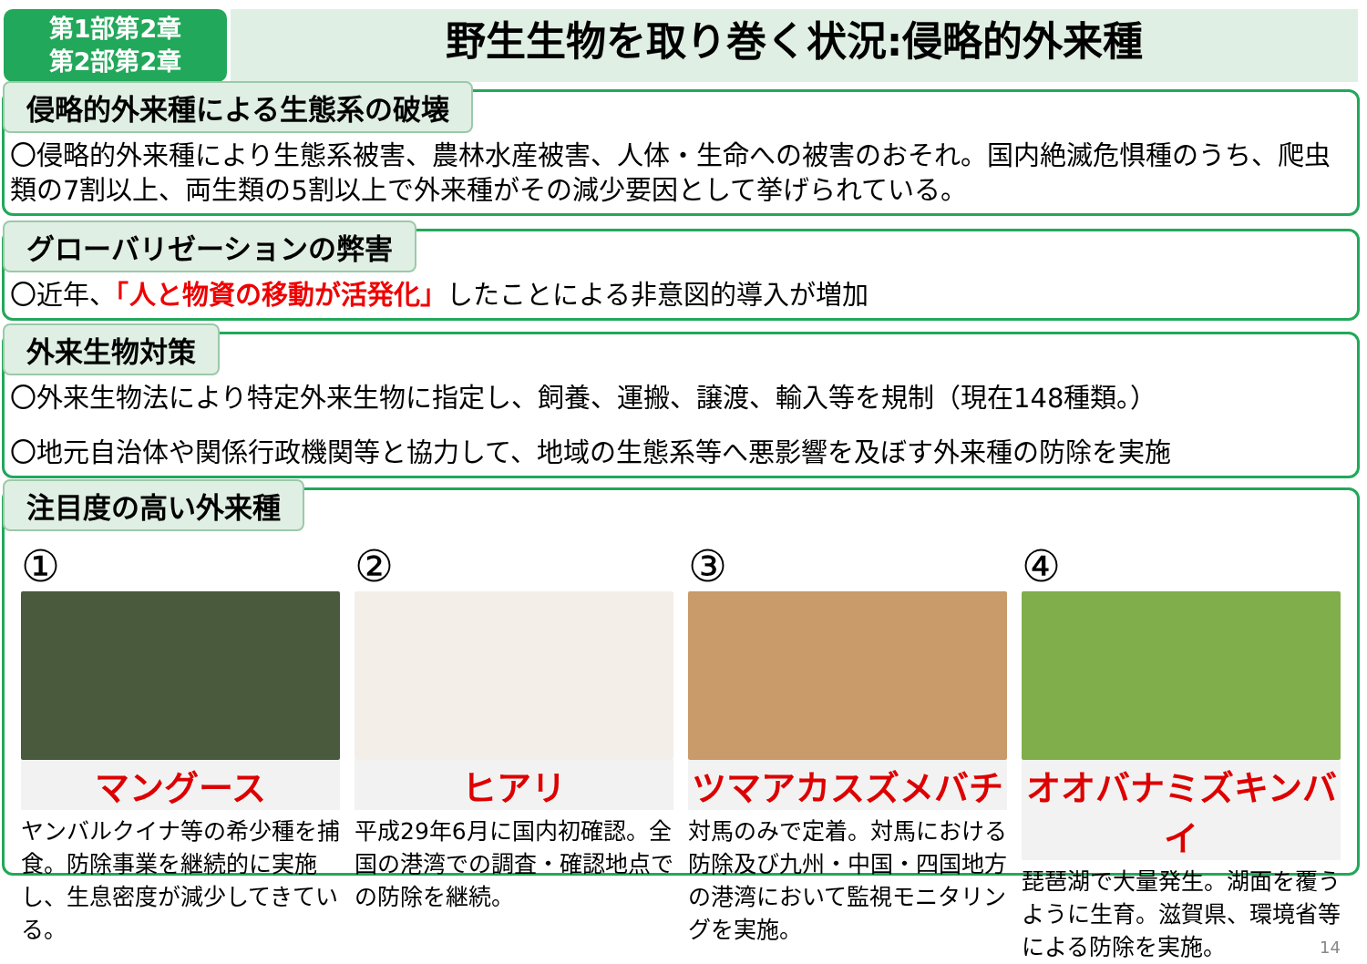第1部第2章
第2部第2章
野生生物を取り巻く状況:侵略的外来種
侵略的外来種による生態系の破壊
〇侵略的外来種により生態系被害、農林水産被害、人体・生命への被害のおそれ。国内絶滅危惧種のうち、爬虫類の7割以上、両生類の5割以上で外来種がその減少要因として挙げられている。
グローバリゼーションの弊害
〇近年、「人と物資の移動が活発化」したことによる非意図的導入が増加
外来生物対策
〇外来生物法により特定外来生物に指定し、飼養、運搬、譲渡、輸入等を規制（現在148種類。）
〇地元自治体や関係行政機関等と協力して、地域の生態系等へ悪影響を及ぼす外来種の防除を実施
注目度の高い外来種
①
マングース
ヤンバルクイナ等の希少種を捕食。防除事業を継続的に実施し、生息密度が減少してきている。
②
ヒアリ
平成29年6月に国内初確認。全国の港湾での調査・確認地点での防除を継続。
③
ツマアカスズメバチ
対馬のみで定着。対馬における防除及び九州・中国・四国地方の港湾において監視モニタリングを実施。
④
オオバナミズキンバイ
琵琶湖で大量発生。湖面を覆うように生育。滋賀県、環境省等による防除を実施。 14